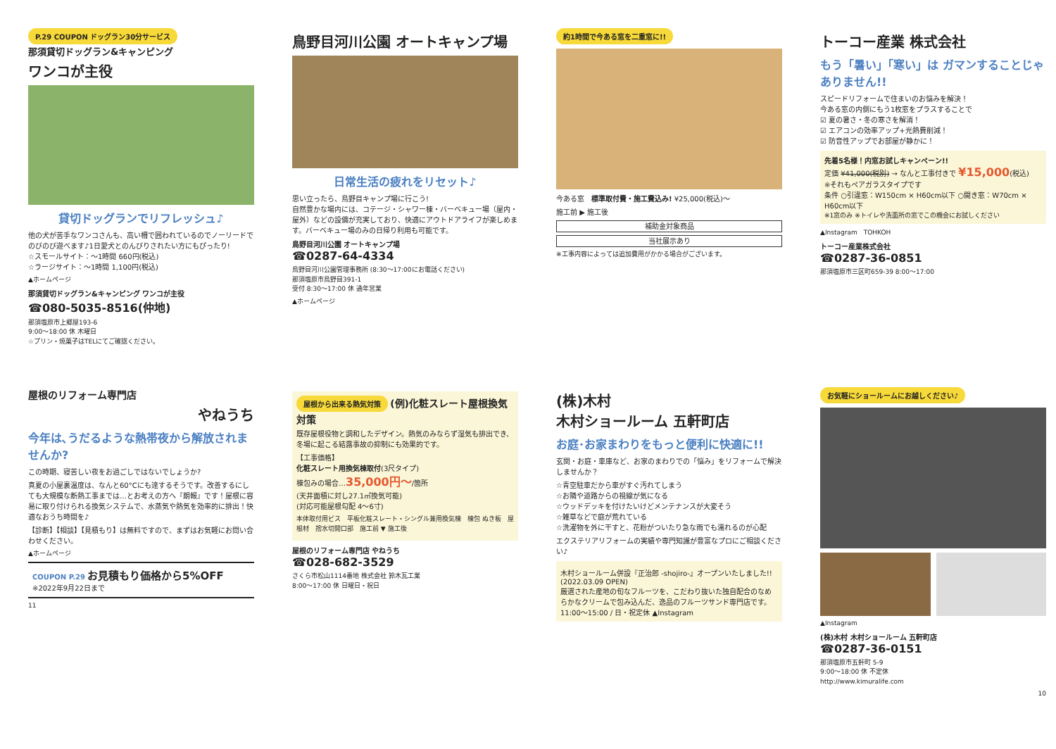P.29 COUPON ドッグラン30分サービス
那須貸切ドッグラン&キャンピング
ワンコが主役
貸切ドッグランでリフレッシュ♪
他の犬が苦手なワンコさんも、高い柵で囲われているのでノーリードでのびのび遊べます♪1日愛犬とのんびりされたい方にもぴったり!
☆スモールサイト：～1時間 660円(税込)
☆ラージサイト：～1時間 1,100円(税込)
▲ホームページ
那須貸切ドッグラン&キャンピング ワンコが主役
☎080-5035-8516(仲地)
那須塩原市上郷屋193-6
9:00～18:00 休 木曜日
☆プリン・焼菓子はTELにてご確認ください。
鳥野目河川公園 オートキャンプ場
日常生活の疲れをリセット♪
思い立ったら、鳥野目キャンプ場に行こう!
自然豊かな場内には、コテージ・シャワー棟・バーベキュー場（屋内・屋外）などの設備が充実しており、快適にアウトドアライフが楽しめます。バーベキュー場のみの日帰り利用も可能です。
鳥野目河川公園 オートキャンプ場
☎0287-64-4334
鳥野目河川公園管理事務所 (8:30～17:00にお電話ください)
那須塩原市鳥野目391-1
受付 8:30～17:00 休 通年営業
▲ホームページ
約1時間で今ある窓を二重窓に!!
今ある窓　標準取付費・施工費込み! ¥25,000(税込)～
施工前 ▶ 施工後
補助金対象商品
当社展示あり
※工事内容によっては追加費用がかかる場合がございます。
トーコー産業 株式会社
もう「暑い」「寒い」は ガマンすることじゃありません!!
スピードリフォームで住まいのお悩みを解決！
今ある窓の内側にもう1枚窓をプラスすることで
☑ 夏の暑さ・冬の寒さを解消！
☑ エアコンの効率アップ+光熱費削減！
☑ 防音性アップでお部屋が静かに！
先着5名様！内窓お試しキャンペーン!!
定価 ¥41,000(税別) → なんと工事付きで ¥15,000(税込)
※それもペアガラスタイプです
条件 ○引違窓：W150cm × H60cm以下 ○開き窓：W70cm × H60cm以下
※1窓のみ ※トイレや洗面所の窓でこの機会にお試しください
▲Instagram　TOHKOH
トーコー産業株式会社
☎0287-36-0851
那須塩原市三区町659-39 8:00～17:00
屋根のリフォーム専門店
やねうち
今年は､うだるような熱帯夜から解放されませんか?
この時期、寝苦しい夜をお過ごしではないでしょうか?
真夏の小屋裏温度は、なんと60°Cにも達するそうです。改善するにしても大規模な断熱工事までは…とお考えの方へ『朗報』です！屋根に容易に取り付けられる換気システムで、水蒸気や熱気を効率的に排出！快適なおうち時間を♪
【診断】【相談】【見積もり】は無料ですので、まずはお気軽にお問い合わせください。
▲ホームページ
COUPON P.29 お見積もり価格から5%OFF
※2022年9月22日まで
11
屋根から出来る熱気対策
(例)化粧スレート屋根換気対策
既存屋根役物と調和したデザイン。熱気のみならず湿気も排出でき、冬場に起こる結露事故の抑制にも効果的です。
【工事価格】
化粧スレート用換気棟取付(3尺タイプ)
棟包みの場合…35,000円～/箇所
(天井面積に対し27.1㎡換気可能)
(対応可能屋根勾配 4～6寸)
本体取付用ビス　平板化粧スレート・シングル兼用換気棟　棟包 ぬき板　屋根材　捨水切開口部　施工前 ▼ 施工後
屋根のリフォーム専門店 やねうち
☎028-682-3529
さくら市松山1114番地 株式会社 鈴木瓦工業
8:00～17:00 休 日曜日・祝日
(株)木村
木村ショールーム 五軒町店
お庭･お家まわりをもっと便利に快適に!!
玄関・お庭・車庫など、お家のまわりでの「悩み」をリフォームで解決しませんか？
☆青空駐車だから車がすぐ汚れてしまう
☆お隣や道路からの視線が気になる
☆ウッドデッキを付けたいけどメンテナンスが大変そう
☆雑草などで庭が荒れている
☆洗濯物を外に干すと、花粉がついたり急な雨でも濡れるのが心配
エクステリアリフォームの実績や専門知識が豊富なプロにご相談ください♪
木村ショールーム併設『正治郎 -shojiro-』オープンいたしました!!(2022.03.09 OPEN)
厳選された産地の旬なフルーツを、こだわり抜いた独自配合のなめらかなクリームで包み込んだ、逸品のフルーツサンド専門店です。
11:00～15:00 / 日・祝定休 ▲Instagram
お気軽にショールームにお越しください♪
▲Instagram
(株)木村 木村ショールーム 五軒町店
☎0287-36-0151
那須塩原市五軒町 5-9
9:00～18:00 休 不定休
http://www.kimuralife.com
10